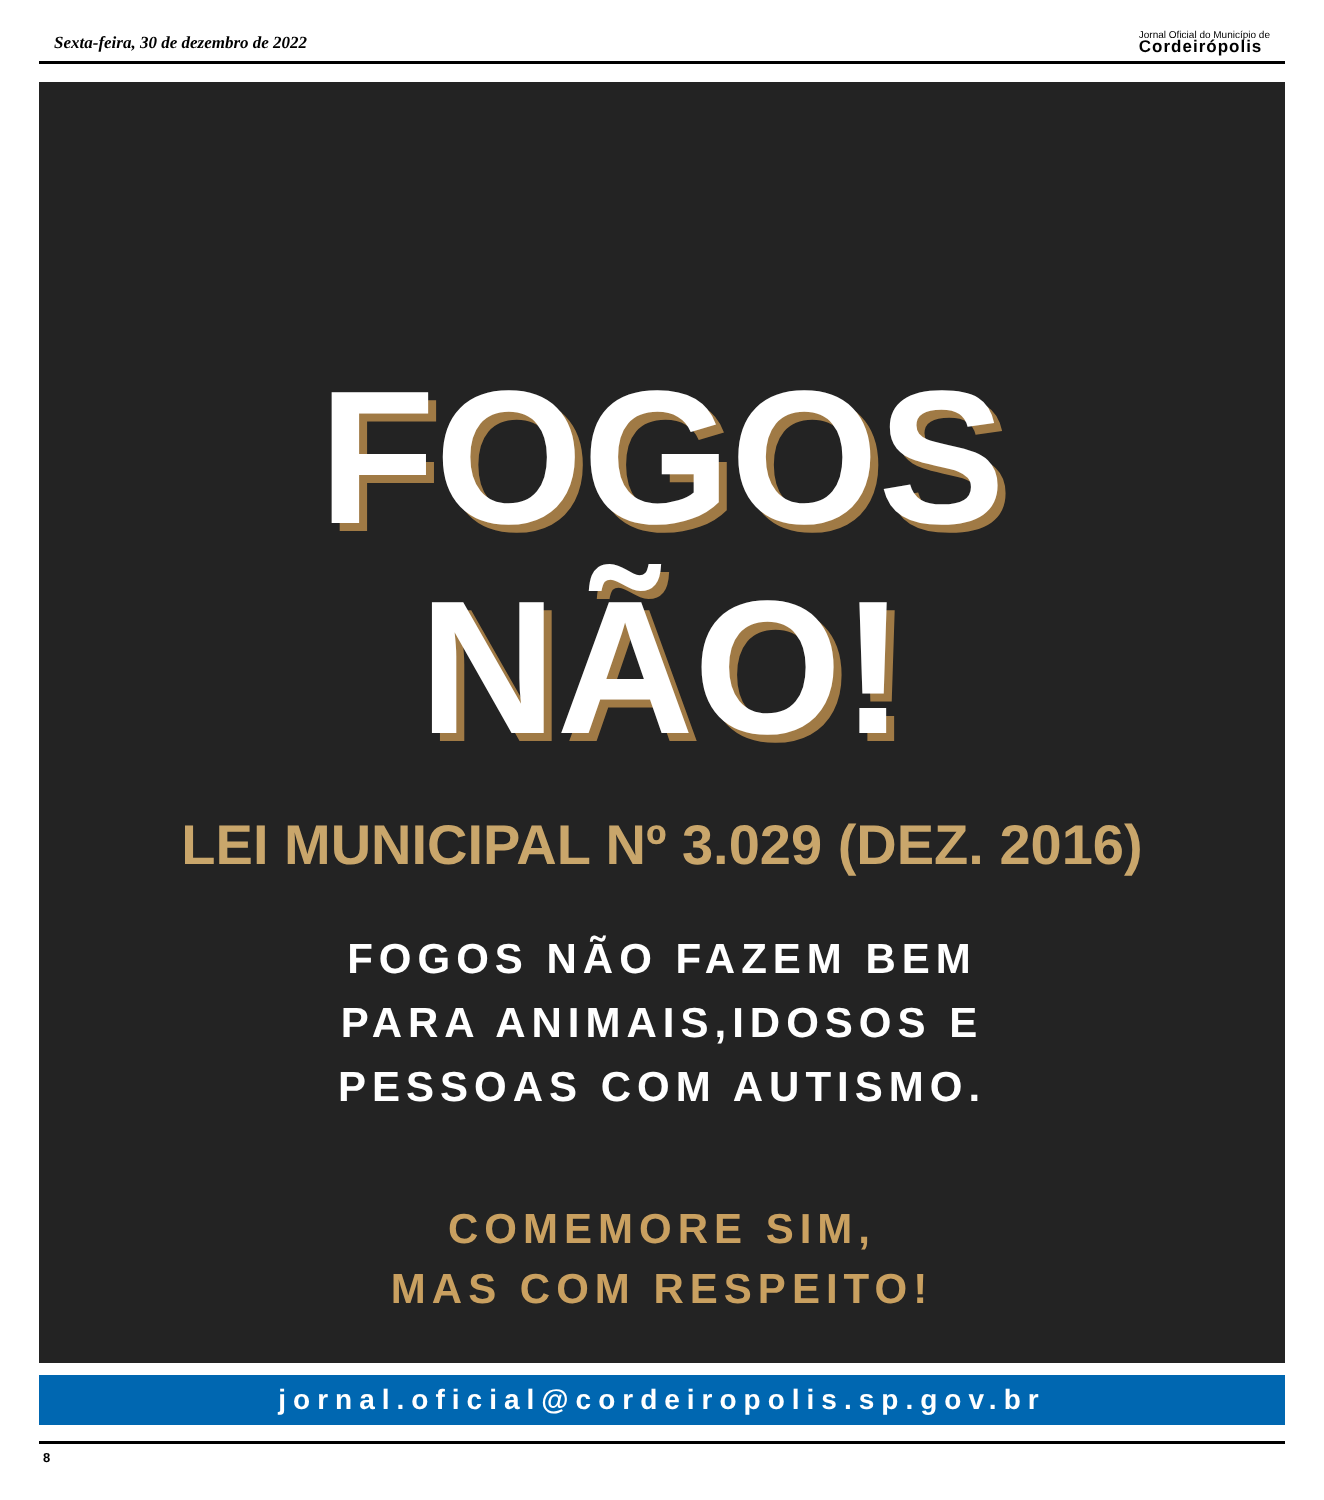Sexta-feira, 30 de dezembro de 2022
Jornal Oficial do Município de
Cordeirópolis
FOGOS
NÃO!
LEI MUNICIPAL Nº 3.029 (DEZ. 2016)
FOGOS NÃO FAZEM BEM
PARA ANIMAIS,IDOSOS E
PESSOAS COM AUTISMO.
COMEMORE SIM,
MAS COM RESPEITO!
jornal.oficial@cordeiropolis.sp.gov.br
8